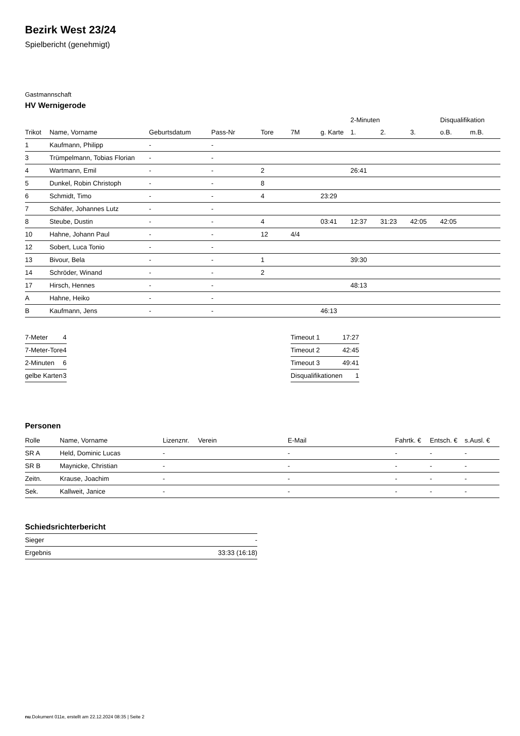Bezirk West 23/24
Spielbericht (genehmigt)
Gastmannschaft
HV Wernigerode
| | | | | | | | 2-Minuten | | | Disqualifikation | |
| --- | --- | --- | --- | --- | --- | --- | --- | --- | --- | --- | --- |
| Trikot | Name, Vorname | Geburtsdatum | Pass-Nr | Tore | 7M | g. Karte | 1. | 2. | 3. | o.B. | m.B. |
| 1 | Kaufmann, Philipp | - | - | | | | | | | | |
| 3 | Trümpelmann, Tobias Florian | - | - | | | | | | | | |
| 4 | Wartmann, Emil | - | - | 2 | | | 26:41 | | | | |
| 5 | Dunkel, Robin Christoph | - | - | 8 | | | | | | | |
| 6 | Schmidt, Timo | - | - | 4 | | 23:29 | | | | | |
| 7 | Schäfer, Johannes Lutz | - | - | | | | | | | | |
| 8 | Steube, Dustin | - | - | 4 | | 03:41 | 12:37 | 31:23 | 42:05 | 42:05 | |
| 10 | Hahne, Johann Paul | - | - | 12 | 4/4 | | | | | | |
| 12 | Sobert, Luca Tonio | - | - | | | | | | | | |
| 13 | Bivour, Bela | - | - | 1 | | | 39:30 | | | | |
| 14 | Schröder, Winand | - | - | 2 | | | | | | | |
| 17 | Hirsch, Hennes | - | - | | | | 48:13 | | | | |
| A | Hahne, Heiko | - | - | | | | | | | | |
| B | Kaufmann, Jens | - | - | | | 46:13 | | | | | |
| 7-Meter | 4 |
| 7-Meter-Tore | 4 |
| 2-Minuten | 6 |
| gelbe Karten | 3 |
| Timeout 1 | 17:27 |
| Timeout 2 | 42:45 |
| Timeout 3 | 49:41 |
| Disqualifikationen | 1 |
Personen
| Rolle | Name, Vorname | Lizenznr. | Verein | E-Mail | Fahrtk. € | Entsch. € | s.Ausl. € |
| --- | --- | --- | --- | --- | --- | --- | --- |
| SR A | Held, Dominic Lucas | - | | - | - | - | - |
| SR B | Maynicke, Christian | - | | - | - | - | - |
| Zeitn. | Krause, Joachim | - | | - | - | - | - |
| Sek. | Kallweit, Janice | - | | - | - | - | - |
Schiedsrichterbericht
| Sieger | - |
| Ergebnis | 33:33 (16:18) |
nu.Dokument 011e, erstellt am 22.12.2024 08:35 | Seite 2